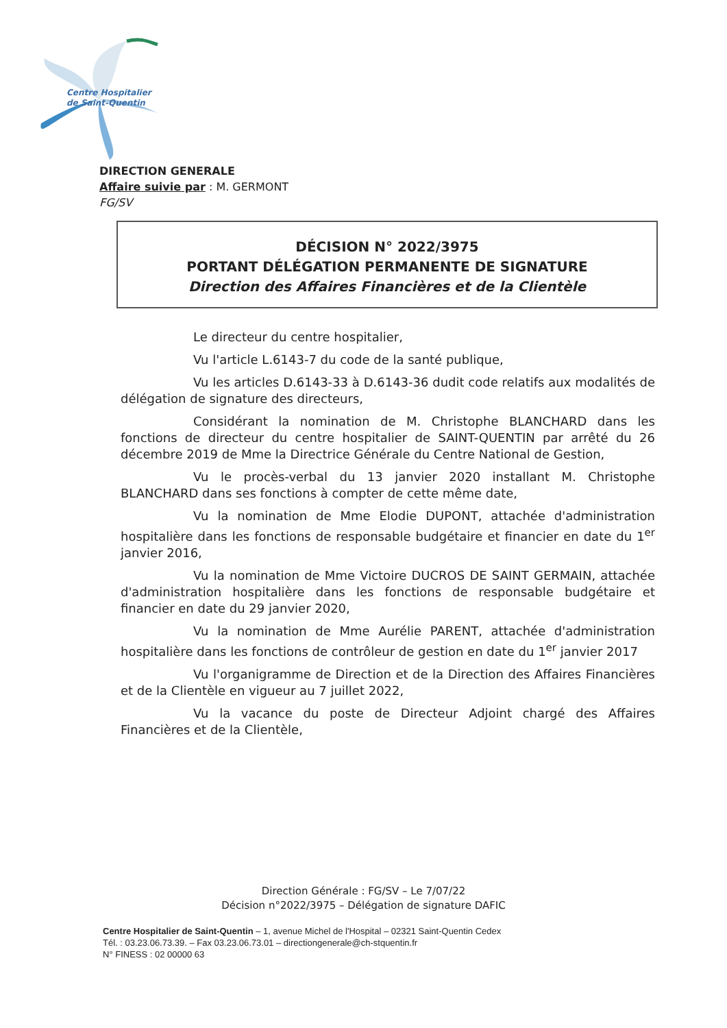Centre Hospitalier
de Saint-Quentin
DIRECTION GENERALE
Affaire suivie par : M. GERMONT
FG/SV
DÉCISION N° 2022/3975
PORTANT DÉLÉGATION PERMANENTE DE SIGNATURE
Direction des Affaires Financières et de la Clientèle
Le directeur du centre hospitalier,
Vu l'article L.6143-7 du code de la santé publique,
Vu les articles D.6143-33 à D.6143-36 dudit code relatifs aux modalités de délégation de signature des directeurs,
Considérant la nomination de M. Christophe BLANCHARD dans les fonctions de directeur du centre hospitalier de SAINT-QUENTIN par arrêté du 26 décembre 2019 de Mme la Directrice Générale du Centre National de Gestion,
Vu le procès-verbal du 13 janvier 2020 installant M. Christophe BLANCHARD dans ses fonctions à compter de cette même date,
Vu la nomination de Mme Elodie DUPONT, attachée d'administration hospitalière dans les fonctions de responsable budgétaire et financier en date du 1<sup>er</sup> janvier 2016,
Vu la nomination de Mme Victoire DUCROS DE SAINT GERMAIN, attachée d'administration hospitalière dans les fonctions de responsable budgétaire et financier en date du 29 janvier 2020,
Vu la nomination de Mme Aurélie PARENT, attachée d'administration hospitalière dans les fonctions de contrôleur de gestion en date du 1<sup>er</sup> janvier 2017
Vu l'organigramme de Direction et de la Direction des Affaires Financières et de la Clientèle en vigueur au 7 juillet 2022,
Vu la vacance du poste de Directeur Adjoint chargé des Affaires Financières et de la Clientèle,
Direction Générale : FG/SV – Le 7/07/22
Décision n°2022/3975 – Délégation de signature DAFIC
Centre Hospitalier de Saint-Quentin – 1, avenue Michel de l'Hospital – 02321 Saint-Quentin Cedex
Tél. : 03.23.06.73.39. – Fax 03.23.06.73.01 – directiongenerale@ch-stquentin.fr
N° FINESS : 02 00000 63